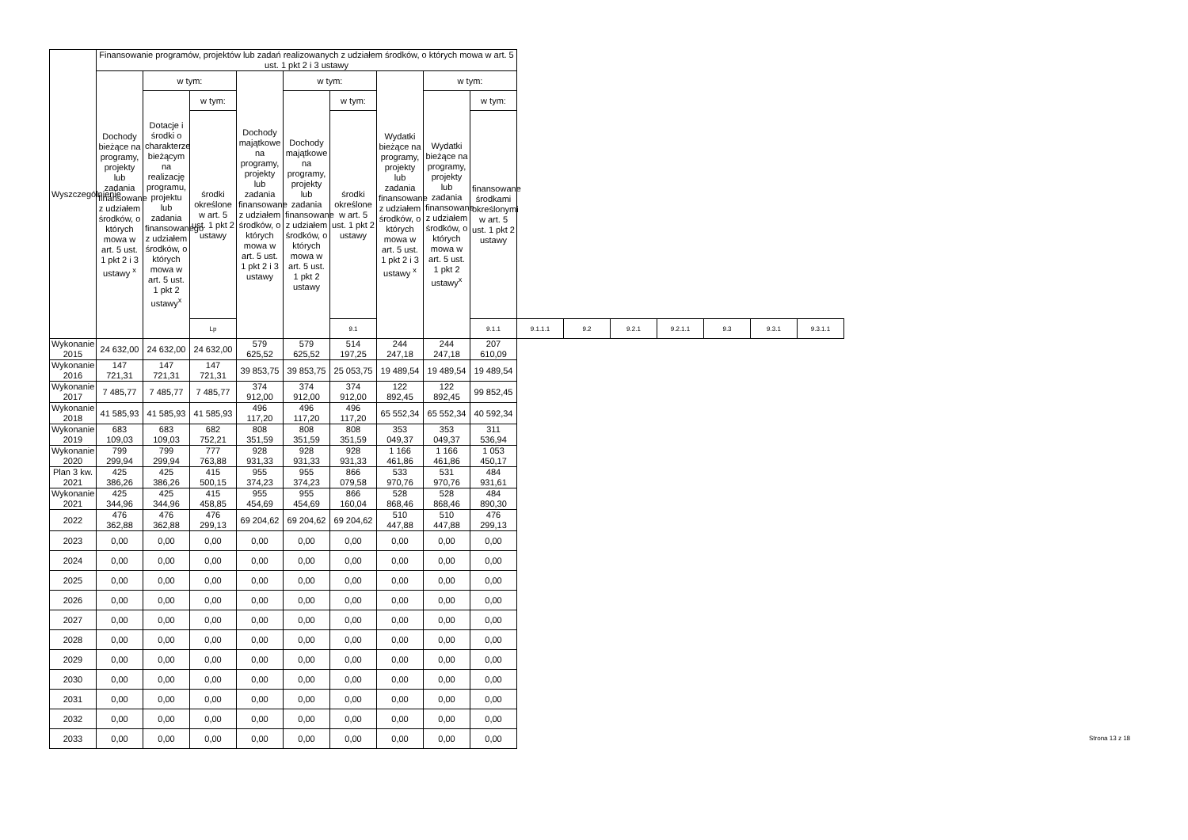| Wyszczególnienie | Finansowanie programów, projektów lub zadań realizowanych z udziałem środków, o których mowa w art. 5 ust. 1 pkt 2 i 3 ustawy | | | | | | | | | | | | | | | |
| --- | --- | --- | --- | --- | --- | --- | --- | --- | --- | --- | --- | --- | --- | --- | --- | --- |
| | Dochody bieżące na programy, projekty lub zadania finansowane z udziałem środków, o których mowa w art. 5 ust. 1 pkt 2 i 3 ustawy <sup>x</sup> | w tym: | | Dochody majątkowe na programy, projekty lub zadania finansowane z udziałem środków, o których mowa w art. 5 ust. 1 pkt 2 i 3 ustawy | w tym: | | Wydatki bieżące na programy, projekty lub zadania finansowane z udziałem środków, o których mowa w art. 5 ust. 1 pkt 2 i 3 ustawy <sup>x</sup> | w tym: | | | | | | | | |
| | | Dotacje i środki o charakterze bieżącym na realizację programu, projektu lub zadania finansowanego z udziałem środków, o których mowa w art. 5 ust. 1 pkt 2 ustawy<sup>x</sup> | w tym: | | Dochody majątkowe na programy, projekty lub zadania finansowane z udziałem środków, o których mowa w art. 5 ust. 1 pkt 2 ustawy | w tym: | | Wydatki bieżące na programy, projekty lub zadania finansowane z udziałem środków, o których mowa w art. 5 ust. 1 pkt 2 ustawy<sup>x</sup> | w tym: | | | | | | | |
| | | | środki określone w art. 5 ust. 1 pkt 2 ustawy | | | środki określone w art. 5 ust. 1 pkt 2 ustawy | | | finansowane środkami określonymi w art. 5 ust. 1 pkt 2 ustawy | | | | | | | |
| | | | Lp | | | 9.1 | | | 9.1.1 | 9.1.1.1 | 9.2 | 9.2.1 | 9.2.1.1 | 9.3 | 9.3.1 | 9.3.1.1 |
| Wykonanie 2015 | 24 632,00 | 24 632,00 | 24 632,00 | 579 625,52 | 579 625,52 | 514 197,25 | 244 247,18 | 244 247,18 | 207 610,09 | | | | | | | |
| Wykonanie 2016 | 147 721,31 | 147 721,31 | 147 721,31 | 39 853,75 | 39 853,75 | 25 053,75 | 19 489,54 | 19 489,54 | 19 489,54 | | | | | | | |
| Wykonanie 2017 | 7 485,77 | 7 485,77 | 7 485,77 | 374 912,00 | 374 912,00 | 374 912,00 | 122 892,45 | 122 892,45 | 99 852,45 | | | | | | | |
| Wykonanie 2018 | 41 585,93 | 41 585,93 | 41 585,93 | 496 117,20 | 496 117,20 | 496 117,20 | 65 552,34 | 65 552,34 | 40 592,34 | | | | | | | |
| Wykonanie 2019 | 683 109,03 | 683 109,03 | 682 752,21 | 808 351,59 | 808 351,59 | 808 351,59 | 353 049,37 | 353 049,37 | 311 536,94 | | | | | | | |
| Wykonanie 2020 | 799 299,94 | 799 299,94 | 777 763,88 | 928 931,33 | 928 931,33 | 928 931,33 | 1 166 461,86 | 1 166 461,86 | 1 053 450,17 | | | | | | | |
| Plan 3 kw. 2021 | 425 386,26 | 425 386,26 | 415 500,15 | 955 374,23 | 955 374,23 | 866 079,58 | 533 970,76 | 531 970,76 | 484 931,61 | | | | | | | |
| Wykonanie 2021 | 425 344,96 | 425 344,96 | 415 458,85 | 955 454,69 | 955 454,69 | 866 160,04 | 528 868,46 | 528 868,46 | 484 890,30 | | | | | | | |
| 2022 | 476 362,88 | 476 362,88 | 476 299,13 | 69 204,62 | 69 204,62 | 69 204,62 | 510 447,88 | 510 447,88 | 476 299,13 | | | | | | | |
| 2023 | 0,00 | 0,00 | 0,00 | 0,00 | 0,00 | 0,00 | 0,00 | 0,00 | 0,00 | | | | | | | |
| 2024 | 0,00 | 0,00 | 0,00 | 0,00 | 0,00 | 0,00 | 0,00 | 0,00 | 0,00 | | | | | | | |
| 2025 | 0,00 | 0,00 | 0,00 | 0,00 | 0,00 | 0,00 | 0,00 | 0,00 | 0,00 | | | | | | | |
| 2026 | 0,00 | 0,00 | 0,00 | 0,00 | 0,00 | 0,00 | 0,00 | 0,00 | 0,00 | | | | | | | |
| 2027 | 0,00 | 0,00 | 0,00 | 0,00 | 0,00 | 0,00 | 0,00 | 0,00 | 0,00 | | | | | | | |
| 2028 | 0,00 | 0,00 | 0,00 | 0,00 | 0,00 | 0,00 | 0,00 | 0,00 | 0,00 | | | | | | | |
| 2029 | 0,00 | 0,00 | 0,00 | 0,00 | 0,00 | 0,00 | 0,00 | 0,00 | 0,00 | | | | | | | |
| 2030 | 0,00 | 0,00 | 0,00 | 0,00 | 0,00 | 0,00 | 0,00 | 0,00 | 0,00 | | | | | | | |
| 2031 | 0,00 | 0,00 | 0,00 | 0,00 | 0,00 | 0,00 | 0,00 | 0,00 | 0,00 | | | | | | | |
| 2032 | 0,00 | 0,00 | 0,00 | 0,00 | 0,00 | 0,00 | 0,00 | 0,00 | 0,00 | | | | | | | |
| 2033 | 0,00 | 0,00 | 0,00 | 0,00 | 0,00 | 0,00 | 0,00 | 0,00 | 0,00 | | | | | | | |
Strona 13 z 18